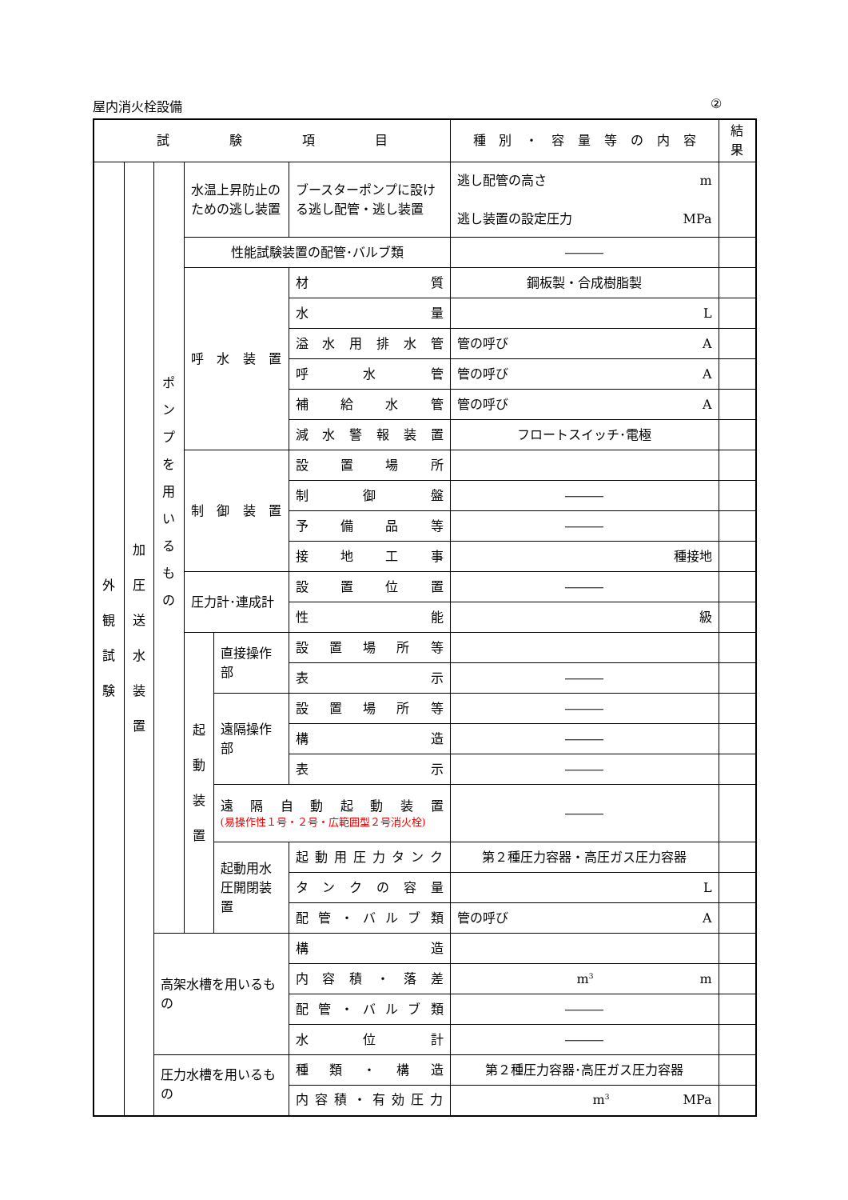屋内消火栓設備 ②
| 試 験 項 目 | | | | | | 種 別 ・ 容 量 等 の 内 容 | 結果 |
| --- | --- | --- | --- | --- | --- | --- | --- |
| 外 観 試 験 | 加 圧 送 水 装 置 | ポ ン プ を 用 い る も の | 水温上昇防止のための逃し装置 | | ブースターポンプに設ける逃し配管・逃し装置 | 逃し配管の高さ m 逃し装置の設定圧力 MPa | |
| | | | 性能試験装置の配管･バルブ類 | | | ――― | |
| | | | 呼 水 装 置 | | 材 質 | 鋼板製・合成樹脂製 | |
| | | | | | 水 量 | L | |
| | | | | | 溢 水 用 排 水 管 | 管の呼び A | |
| | | | | | 呼 水 管 | 管の呼び A | |
| | | | | | 補 給 水 管 | 管の呼び A | |
| | | | | | 減 水 警 報 装 置 | フロートスイッチ･電極 | |
| | | | 制 御 装 置 | | 設 置 場 所 | | |
| | | | | | 制 御 盤 | ――― | |
| | | | | | 予 備 品 等 | ――― | |
| | | | | | 接 地 工 事 | 種接地 | |
| | | | 圧力計･連成計 | | 設 置 位 置 | ――― | |
| | | | | | 性 能 | 級 | |
| | | | 起 動 装 置 | 直接操作部 | 設 置 場 所 等 | | |
| | | | | | 表 示 | ――― | |
| | | | | 遠隔操作部 | 設 置 場 所 等 | ――― | |
| | | | | | 構 造 | ――― | |
| | | | | | 表 示 | ――― | |
| | | | | 遠 隔 自 動 起 動 装 置 (易操作性１号・２号・広範囲型２号消火栓) | | ――― | |
| | | | | 起動用水圧開閉装置 | 起 動 用 圧 力 タ ン ク | 第２種圧力容器・高圧ガス圧力容器 | |
| | | | | | タ ン ク の 容 量 | L | |
| | | | | | 配 管 ・ バ ル ブ 類 | 管の呼び A | |
| | | 高架水槽を用いるもの | | | 構 造 | | |
| | | | | | 内 容 積 ・ 落 差 | m<sup>3</sup> m | |
| | | | | | 配 管 ・ バ ル ブ 類 | ――― | |
| | | | | | 水 位 計 | ――― | |
| | | 圧力水槽を用いるもの | | | 種 類 ・ 構 造 | 第２種圧力容器･高圧ガス圧力容器 | |
| | | | | | 内 容 積 ・ 有 効 圧 力 | m<sup>3</sup> MPa | |